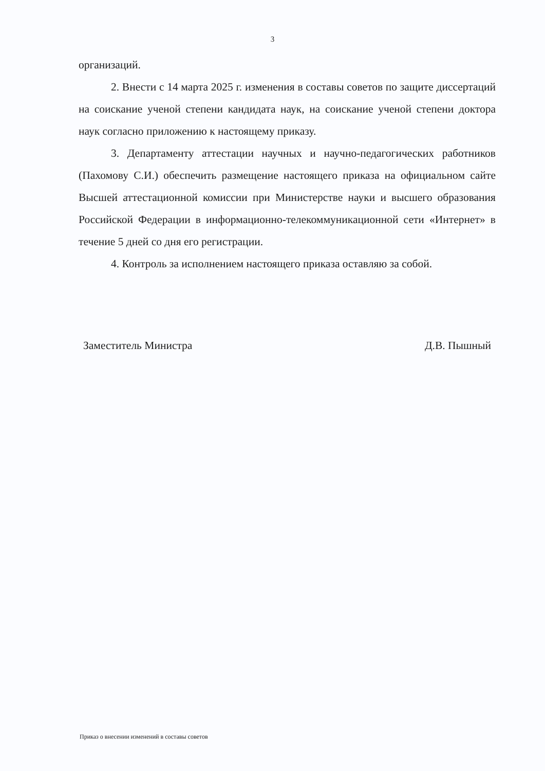3
организаций.
2. Внести с 14 марта 2025 г. изменения в составы советов по защите диссертаций на соискание ученой степени кандидата наук, на соискание ученой степени доктора наук согласно приложению к настоящему приказу.
3. Департаменту аттестации научных и научно-педагогических работников (Пахомову С.И.) обеспечить размещение настоящего приказа на официальном сайте Высшей аттестационной комиссии при Министерстве науки и высшего образования Российской Федерации в информационно-телекоммуникационной сети «Интернет» в течение 5 дней со дня его регистрации.
4. Контроль за исполнением настоящего приказа оставляю за собой.
Заместитель Министра Д.В. Пышный
Приказ о внесении изменений в составы советов